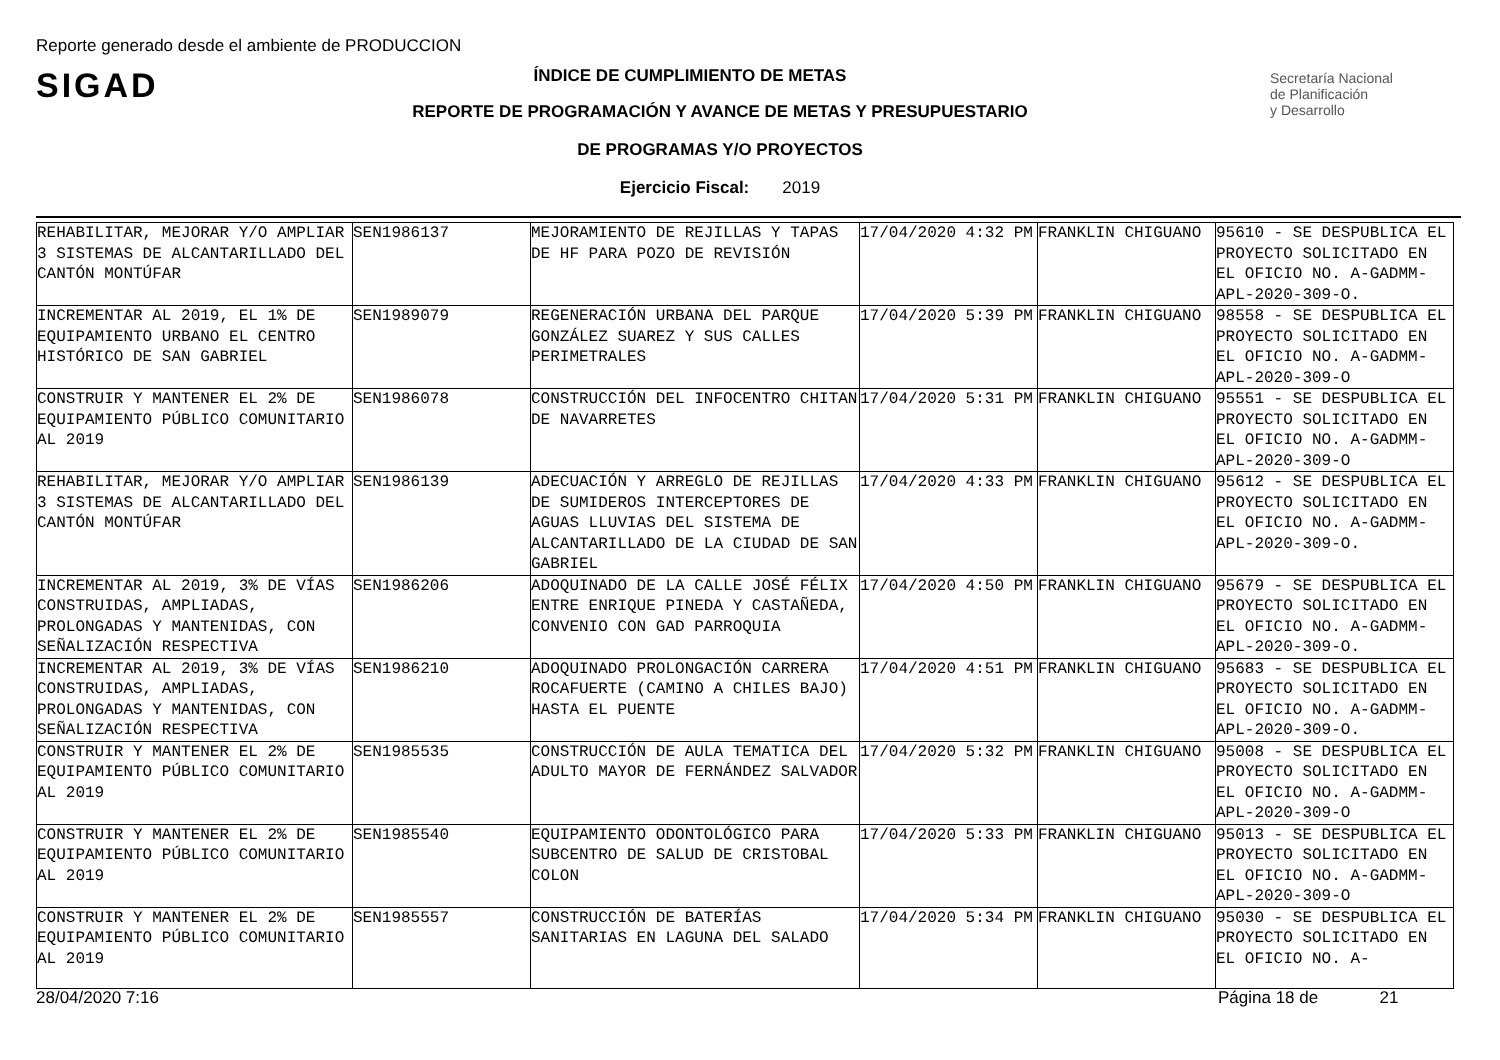Reporte generado desde el ambiente de PRODUCCION
SIGAD
Secretaría Nacional
de Planificación
y Desarrollo
ÍNDICE DE CUMPLIMIENTO DE METAS
REPORTE DE PROGRAMACIÓN Y AVANCE DE METAS Y PRESUPUESTARIO
DE PROGRAMAS Y/O PROYECTOS
Ejercicio Fiscal: 2019
| REHABILITAR, MEJORAR Y/O AMPLIAR 3 SISTEMAS DE ALCANTARILLADO DEL CANTÓN MONTÚFAR | SEN1986137 | MEJORAMIENTO DE REJILLAS Y TAPAS DE HF PARA POZO DE REVISIÓN | 17/04/2020 4:32 PM | FRANKLIN CHIGUANO | 95610 - SE DESPUBLICA EL PROYECTO SOLICITADO EN EL OFICIO NO. A-GADMM-APL-2020-309-O. |
| INCREMENTAR AL 2019, EL 1% DE EQUIPAMIENTO URBANO EL CENTRO HISTÓRICO DE SAN GABRIEL | SEN1989079 | REGENERACIÓN URBANA DEL PARQUE GONZÁLEZ SUAREZ Y SUS CALLES PERIMETRALES | 17/04/2020 5:39 PM | FRANKLIN CHIGUANO | 98558 - SE DESPUBLICA EL PROYECTO SOLICITADO EN EL OFICIO NO. A-GADMM-APL-2020-309-O |
| CONSTRUIR Y MANTENER EL 2% DE EQUIPAMIENTO PÚBLICO COMUNITARIO AL 2019 | SEN1986078 | CONSTRUCCIÓN DEL INFOCENTRO CHITAN DE NAVARRETES | 17/04/2020 5:31 PM | FRANKLIN CHIGUANO | 95551 - SE DESPUBLICA EL PROYECTO SOLICITADO EN EL OFICIO NO. A-GADMM-APL-2020-309-O |
| REHABILITAR, MEJORAR Y/O AMPLIAR 3 SISTEMAS DE ALCANTARILLADO DEL CANTÓN MONTÚFAR | SEN1986139 | ADECUACIÓN Y ARREGLO DE REJILLAS DE SUMIDEROS INTERCEPTORES DE AGUAS LLUVIAS DEL SISTEMA DE ALCANTARILLADO DE LA CIUDAD DE SAN GABRIEL | 17/04/2020 4:33 PM | FRANKLIN CHIGUANO | 95612 - SE DESPUBLICA EL PROYECTO SOLICITADO EN EL OFICIO NO. A-GADMM-APL-2020-309-O. |
| INCREMENTAR AL 2019, 3% DE VÍAS CONSTRUIDAS, AMPLIADAS, PROLONGADAS Y MANTENIDAS, CON SEÑALIZACIÓN RESPECTIVA | SEN1986206 | ADOQUINADO DE LA CALLE JOSÉ FÉLIX ENTRE ENRIQUE PINEDA Y CASTAÑEDA, CONVENIO CON GAD PARROQUIA | 17/04/2020 4:50 PM | FRANKLIN CHIGUANO | 95679 - SE DESPUBLICA EL PROYECTO SOLICITADO EN EL OFICIO NO. A-GADMM-APL-2020-309-O. |
| INCREMENTAR AL 2019, 3% DE VÍAS CONSTRUIDAS, AMPLIADAS, PROLONGADAS Y MANTENIDAS, CON SEÑALIZACIÓN RESPECTIVA | SEN1986210 | ADOQUINADO PROLONGACIÓN CARRERA ROCAFUERTE (CAMINO A CHILES BAJO) HASTA EL PUENTE | 17/04/2020 4:51 PM | FRANKLIN CHIGUANO | 95683 - SE DESPUBLICA EL PROYECTO SOLICITADO EN EL OFICIO NO. A-GADMM-APL-2020-309-O. |
| CONSTRUIR Y MANTENER EL 2% DE EQUIPAMIENTO PÚBLICO COMUNITARIO AL 2019 | SEN1985535 | CONSTRUCCIÓN DE AULA TEMATICA DEL ADULTO MAYOR DE FERNÁNDEZ SALVADOR | 17/04/2020 5:32 PM | FRANKLIN CHIGUANO | 95008 - SE DESPUBLICA EL PROYECTO SOLICITADO EN EL OFICIO NO. A-GADMM-APL-2020-309-O |
| CONSTRUIR Y MANTENER EL 2% DE EQUIPAMIENTO PÚBLICO COMUNITARIO AL 2019 | SEN1985540 | EQUIPAMIENTO ODONTOLÓGICO PARA SUBCENTRO DE SALUD DE CRISTOBAL COLON | 17/04/2020 5:33 PM | FRANKLIN CHIGUANO | 95013 - SE DESPUBLICA EL PROYECTO SOLICITADO EN EL OFICIO NO. A-GADMM-APL-2020-309-O |
| CONSTRUIR Y MANTENER EL 2% DE EQUIPAMIENTO PÚBLICO COMUNITARIO AL 2019 | SEN1985557 | CONSTRUCCIÓN DE BATERÍAS SANITARIAS EN LAGUNA DEL SALADO | 17/04/2020 5:34 PM | FRANKLIN CHIGUANO | 95030 - SE DESPUBLICA EL PROYECTO SOLICITADO EN EL OFICIO NO. A- |
28/04/2020 7:16 Página 18 de 21